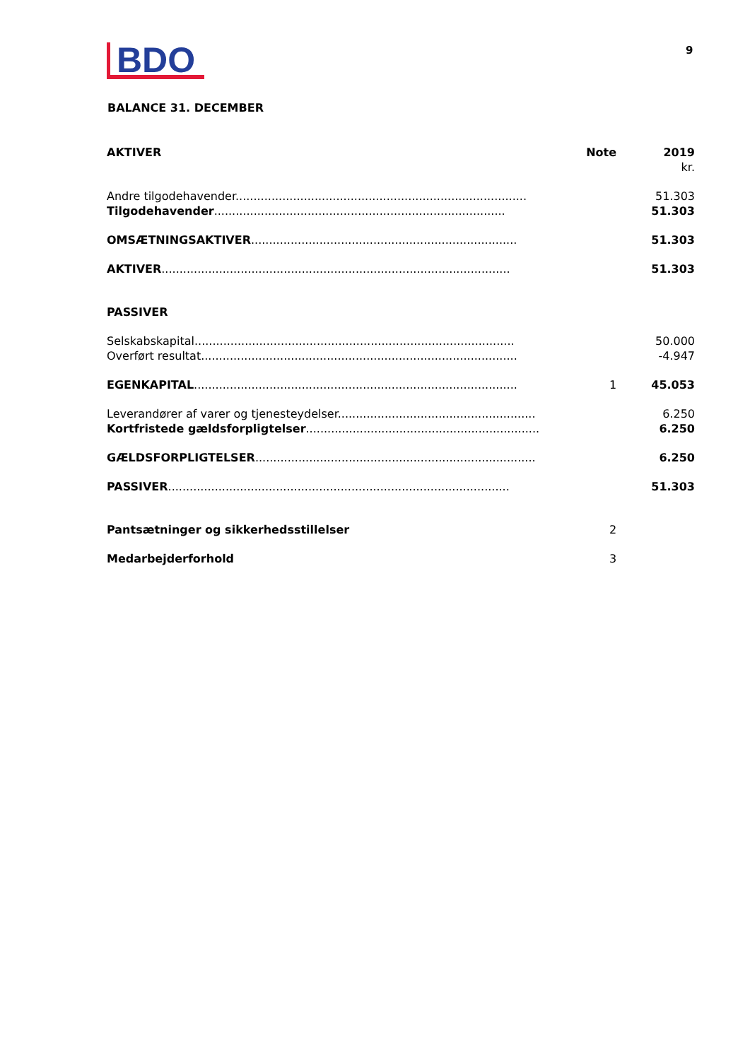BDO
9
BALANCE 31. DECEMBER
| AKTIVER | Note | 2019 |
| --- | --- | --- |
| | | kr. |
| Andre tilgodehavender................................................................................. | | 51.303 |
| Tilgodehavender ................................................................................. | | 51.303 |
| OMSÆTNINGSAKTIVER .......................................................................... | | 51.303 |
| AKTIVER ................................................................................................. | | 51.303 |
| PASSIVER | | |
| Selskabskapital......................................................................................... | | 50.000 |
| Overført resultat........................................................................................ | | -4.947 |
| EGENKAPITAL .......................................................................................... | 1 | 45.053 |
| Leverandører af varer og tjenesteydelser....................................................... | | 6.250 |
| Kortfristede gældsforpligtelser ................................................................. | | 6.250 |
| GÆLDSFORPLIGTELSER .............................................................................. | | 6.250 |
| PASSIVER ............................................................................................... | | 51.303 |
| Pantsætninger og sikkerhedsstillelser | 2 | |
| Medarbejderforhold | 3 | |